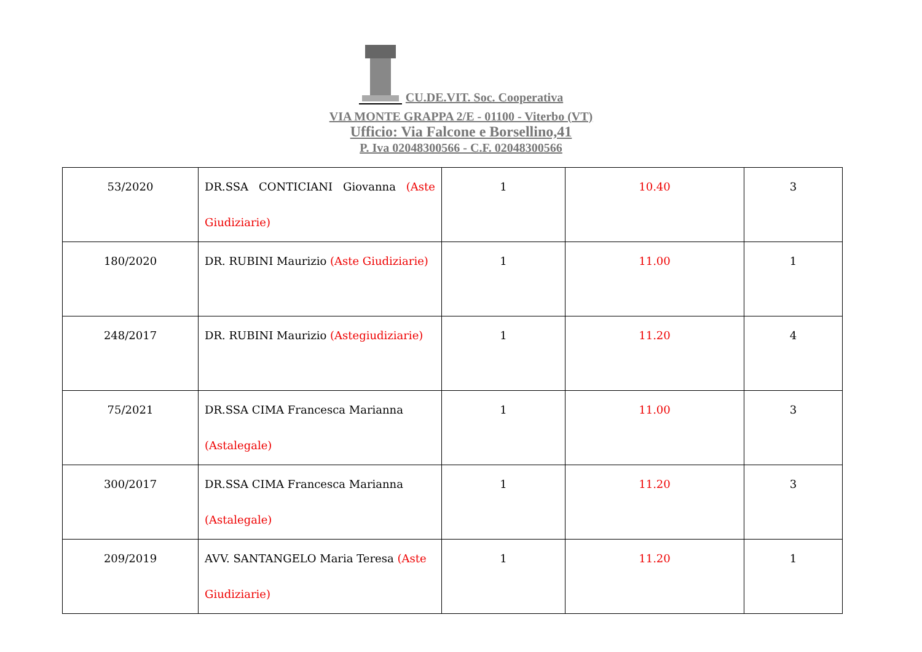CU.DE.VIT. Soc. Cooperativa
VIA MONTE GRAPPA 2/E - 01100 - Viterbo (VT)
Ufficio: Via Falcone e Borsellino,41
P. Iva 02048300566 - C.F. 02048300566
| 53/2020 | DR.SSA CONTICIANI Giovanna (Aste Giudiziarie) | 1 | 10.40 | 3 |
| 180/2020 | DR. RUBINI Maurizio (Aste Giudiziarie) | 1 | 11.00 | 1 |
| 248/2017 | DR. RUBINI Maurizio (Astegiudiziarie) | 1 | 11.20 | 4 |
| 75/2021 | DR.SSA CIMA Francesca Marianna (Astalegale) | 1 | 11.00 | 3 |
| 300/2017 | DR.SSA CIMA Francesca Marianna (Astalegale) | 1 | 11.20 | 3 |
| 209/2019 | AVV. SANTANGELO Maria Teresa (Aste Giudiziarie) | 1 | 11.20 | 1 |